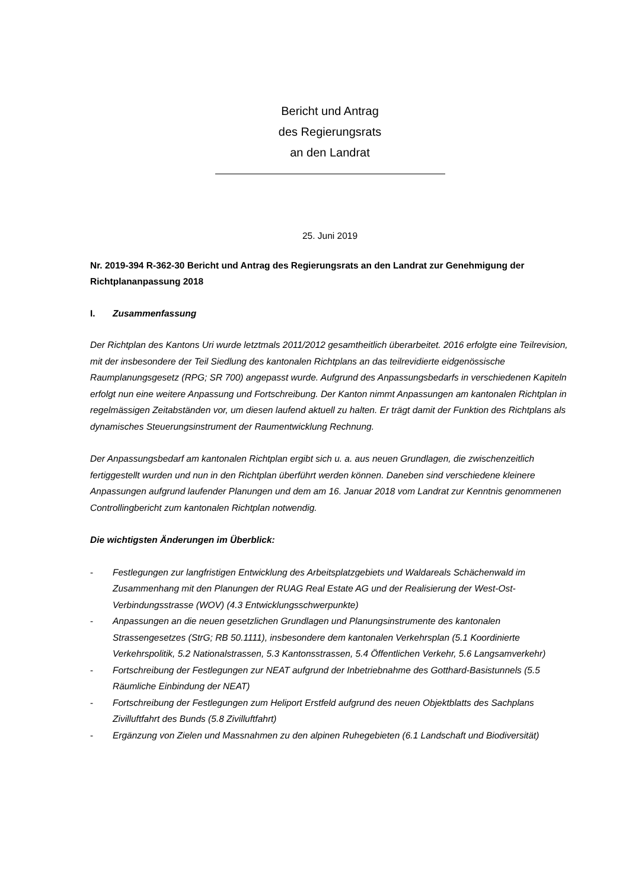Bericht und Antrag
des Regierungsrats
an den Landrat
25. Juni 2019
Nr. 2019-394 R-362-30 Bericht und Antrag des Regierungsrats an den Landrat zur Genehmigung der Richtplananpassung 2018
I. Zusammenfassung
Der Richtplan des Kantons Uri wurde letztmals 2011/2012 gesamtheitlich überarbeitet. 2016 erfolgte eine Teilrevision, mit der insbesondere der Teil Siedlung des kantonalen Richtplans an das teilrevidierte eidgenössische Raumplanungsgesetz (RPG; SR 700) angepasst wurde. Aufgrund des Anpassungsbedarfs in verschiedenen Kapiteln erfolgt nun eine weitere Anpassung und Fortschreibung. Der Kanton nimmt Anpassungen am kantonalen Richtplan in regelmässigen Zeitabständen vor, um diesen laufend aktuell zu halten. Er trägt damit der Funktion des Richtplans als dynamisches Steuerungsinstrument der Raumentwicklung Rechnung.
Der Anpassungsbedarf am kantonalen Richtplan ergibt sich u. a. aus neuen Grundlagen, die zwischenzeitlich fertiggestellt wurden und nun in den Richtplan überführt werden können. Daneben sind verschiedene kleinere Anpassungen aufgrund laufender Planungen und dem am 16. Januar 2018 vom Landrat zur Kenntnis genommenen Controllingbericht zum kantonalen Richtplan notwendig.
Die wichtigsten Änderungen im Überblick:
- Festlegungen zur langfristigen Entwicklung des Arbeitsplatzgebiets und Waldareals Schächenwald im Zusammenhang mit den Planungen der RUAG Real Estate AG und der Realisierung der West-Ost-Verbindungsstrasse (WOV) (4.3 Entwicklungsschwerpunkte)
- Anpassungen an die neuen gesetzlichen Grundlagen und Planungsinstrumente des kantonalen Strassengesetzes (StrG; RB 50.1111), insbesondere dem kantonalen Verkehrsplan (5.1 Koordinierte Verkehrspolitik, 5.2 Nationalstrassen, 5.3 Kantonsstrassen, 5.4 Öffentlichen Verkehr, 5.6 Langsamverkehr)
- Fortschreibung der Festlegungen zur NEAT aufgrund der Inbetriebnahme des Gotthard-Basistunnels (5.5 Räumliche Einbindung der NEAT)
- Fortschreibung der Festlegungen zum Heliport Erstfeld aufgrund des neuen Objektblatts des Sachplans Zivilluftfahrt des Bunds (5.8 Zivilluftfahrt)
- Ergänzung von Zielen und Massnahmen zu den alpinen Ruhegebieten (6.1 Landschaft und Biodiversität)